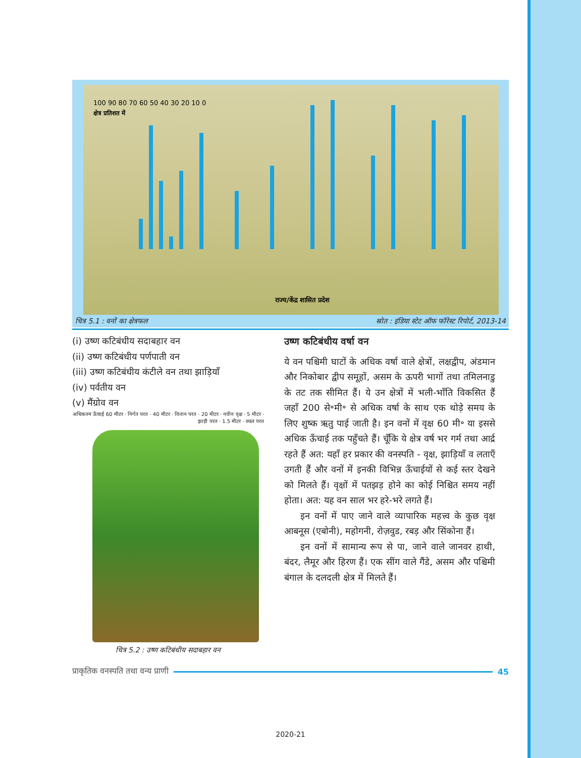100 90 80 70 60 50 40 30 20 10 0
राज्य/केंद्र शासित प्रदेश
क्षेत्र प्रतिशत में
चित्र 5.1 : वनों का क्षेत्रफल स्रोत : इंडिया स्टेट ऑफ फॉरेस्ट रिपोर्ट, 2013-14
(i) उष्ण कटिबंधीय सदाबहार वन
(ii) उष्ण कटिबंधीय पर्णपाती वन
(iii) उष्ण कटिबंधीय कंटीले वन तथा झाड़ियाँ
(iv) पर्वतीय वन
(v) मैंग्रोव वन
अधिकतम ऊँचाई 60 मीटर · निर्गत परत · 40 मीटर · वितान परत · 20 मीटर · नवीन वृक्ष · 5 मीटर · झाड़ी परत · 1.5 मीटर · स्थल परत
चित्र 5.2 : उष्ण कटिबंधीय सदाबहार वन
उष्ण कटिबंधीय वर्षा वन
ये वन पश्चिमी घाटों के अधिक वर्षा वाले क्षेत्रों, लक्षद्वीप, अंडमान और निकोबार द्वीप समूहों, असम के ऊपरी भागों तथा तमिलनाडु के तट तक सीमित हैं। ये उन क्षेत्रों में भली-भाँति विकसित हैं जहाँ 200 से॰मी॰ से अधिक वर्षा के साथ एक थोड़े समय के लिए शुष्क ऋतु पाई जाती है। इन वनों में वृक्ष 60 मी॰ या इससे अधिक ऊँचाई तक पहुँचते हैं। चूँकि ये क्षेत्र वर्ष भर गर्म तथा आर्द्र रहते हैं अत: यहाँ हर प्रकार की वनस्पति - वृक्ष, झाड़ियाँ व लताएँ उगती हैं और वनों में इनकी विभिन्न ऊँचाईयों से कई स्तर देखने को मिलते हैं। वृक्षों में पतझड़ होने का कोई निश्चित समय नहीं होता। अत: यह वन साल भर हरे-भरे लगते हैं।
इन वनों में पाए जाने वाले व्यापारिक महत्त्व के कुछ वृक्ष आबनूस (एबोनी), महोगनी, रोज़वुड, रबड़ और सिंकोना हैं।
इन वनों में सामान्य रूप से पा, जाने वाले जानवर हाथी, बंदर, लैमूर और हिरण हैं। एक सींग वाले गैंडे, असम और पश्चिमी बंगाल के दलदली क्षेत्र में मिलते हैं।
प्राकृतिक वनस्पति तथा वन्य प्राणी 45
2020-21